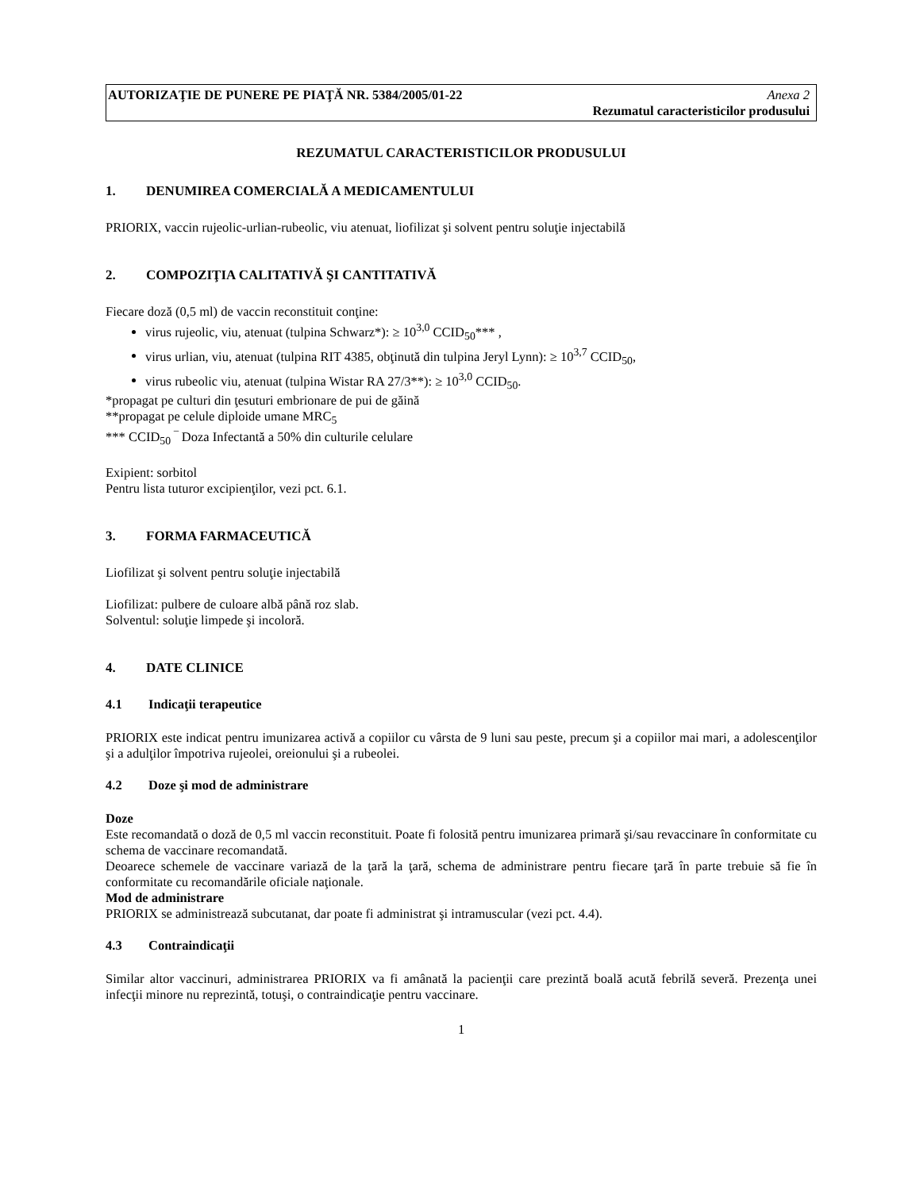AUTORIZAŢIE DE PUNERE PE PIAŢĂ NR. 5384/2005/01-22 Anexa 2
Rezumatul caracteristicilor produsului
REZUMATUL CARACTERISTICILOR PRODUSULUI
1. DENUMIREA COMERCIALĂ A MEDICAMENTULUI
PRIORIX, vaccin rujeolic-urlian-rubeolic, viu atenuat, liofilizat şi solvent pentru soluţie injectabilă
2. COMPOZIŢIA CALITATIVĂ ŞI CANTITATIVĂ
Fiecare doză (0,5 ml) de vaccin reconstituit conţine:
virus rujeolic, viu, atenuat (tulpina Schwarz*): ≥ 10<sup>3,0</sup> CCID<sub>50</sub>*** ,
virus urlian, viu, atenuat (tulpina RIT 4385, obţinută din tulpina Jeryl Lynn): ≥ 10<sup>3,7</sup> CCID<sub>50</sub>,
virus rubeolic viu, atenuat (tulpina Wistar RA 27/3**): ≥ 10<sup>3,0</sup> CCID<sub>50</sub>.
*propagat pe culturi din ţesuturi embrionare de pui de găină
**propagat pe celule diploide umane MRC<sub>5</sub>
*** CCID<sub>50</sub> ‾ Doza Infectantă a 50% din culturile celulare
Exipient: sorbitol
Pentru lista tuturor excipienţilor, vezi pct. 6.1.
3. FORMA FARMACEUTICĂ
Liofilizat şi solvent pentru soluţie injectabilă
Liofilizat: pulbere de culoare albă până roz slab.
Solventul: soluţie limpede şi incoloră.
4. DATE CLINICE
4.1 Indicaţii terapeutice
PRIORIX este indicat pentru imunizarea activă a copiilor cu vârsta de 9 luni sau peste, precum şi a copiilor mai mari, a adolescenţilor şi a adulţilor împotriva rujeolei, oreionului şi a rubeolei.
4.2 Doze şi mod de administrare
Doze
Este recomandată o doză de 0,5 ml vaccin reconstituit. Poate fi folosită pentru imunizarea primară şi/sau revaccinare în conformitate cu schema de vaccinare recomandată.
Deoarece schemele de vaccinare variază de la ţară la ţară, schema de administrare pentru fiecare ţară în parte trebuie să fie în conformitate cu recomandările oficiale naţionale.
Mod de administrare
PRIORIX se administrează subcutanat, dar poate fi administrat şi intramuscular (vezi pct. 4.4).
4.3 Contraindicaţii
Similar altor vaccinuri, administrarea PRIORIX va fi amânată la pacienţii care prezintă boală acută febrilă severă. Prezenţa unei infecţii minore nu reprezintă, totuşi, o contraindicaţie pentru vaccinare.
1